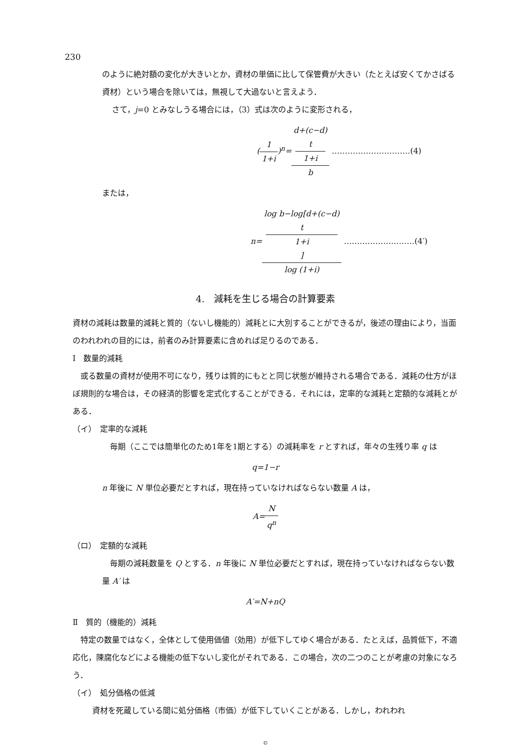230
のように絶対額の変化が大きいとか，資材の単価に比して保管費が大きい（たとえば安くてかさばる資材）という場合を除いては，無視して大過ないと言えよう．
さて，j=0 とみなしうる場合には，（3）式は次のように変形される，
(1 1+i)<sup>n</sup>=d+(c−d)
t
1+i b …………………………(4)
または，
n=log b−log[d+(c−d)
t
1+i] log (1+i) ………………………(4′)
4.　減耗を生じる場合の計算要素
資材の減耗は数量的減耗と質的（ないし機能的）減耗とに大別することができるが，後述の理由により，当面のわれわれの目的には，前者のみ計算要素に含めれば足りるのである．
Ⅰ　数量的減耗
　或る数量の資材が使用不可になり，残りは質的にもとと同じ状態が維持される場合である．減耗の仕方がほぼ規則的な場合は，その経済的影響を定式化することができる．それには，定率的な減耗と定額的な減耗とがある．
（イ）　定率的な減耗
　毎期（ここでは簡単化のため1年を1期とする）の減耗率を r とすれば，年々の生残り率 q は
q=1−r
n 年後に N 単位必要だとすれば，現在持っていなければならない数量 A は，
A=N q<sup>n</sup>
（ロ）　定額的な減耗
　毎期の減耗数量を Q とする．n 年後に N 単位必要だとすれば，現在持っていなければならない数量 A′ は
A′=N+nQ
Ⅱ　質的（機能的）減耗
　特定の数量ではなく，全体として使用価値（効用）が低下してゆく場合がある．たとえば，品質低下，不適応化，陳腐化などによる機能の低下ないし変化がそれである．この場合，次の二つのことが考慮の対象になろう．
（イ）　処分価格の低減
資材を死蔵している間に処分価格（市価）が低下していくことがある．しかし，われわれ
©